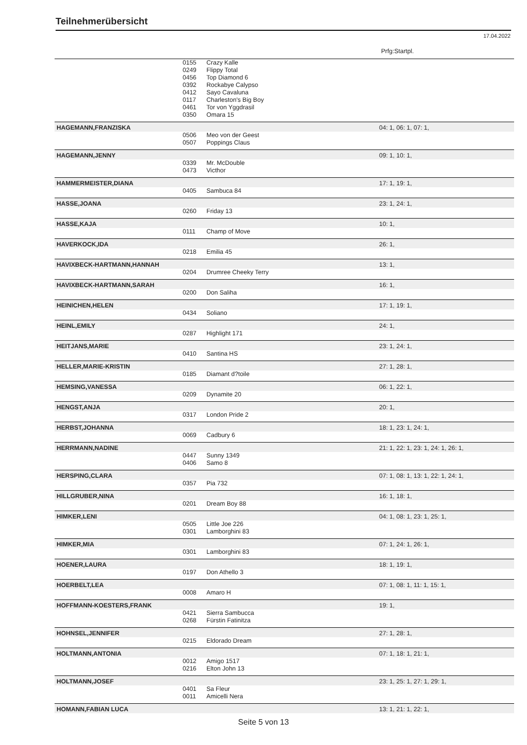Teilnehmerübersicht
17.04.2022
Prfg:Startpl.
| | 0155 | Crazy Kalle | |
| | 0249 | Flippy Total | |
| | 0456 | Top Diamond 6 | |
| | 0392 | Rockabye Calypso | |
| | 0412 | Sayo Cavaluna | |
| | 0117 | Charleston's Big Boy | |
| | 0461 | Tor von Yggdrasil | |
| | 0350 | Omara 15 | |
| HAGEMANN,FRANZISKA | | | 04: 1, 06: 1, 07: 1, |
| | 0506 | Meo von der Geest | |
| | 0507 | Poppings Claus | |
| HAGEMANN,JENNY | | | 09: 1, 10: 1, |
| | 0339 | Mr. McDouble | |
| | 0473 | Victhor | |
| HAMMERMEISTER,DIANA | | | 17: 1, 19: 1, |
| | 0405 | Sambuca 84 | |
| HASSE,JOANA | | | 23: 1, 24: 1, |
| | 0260 | Friday 13 | |
| HASSE,KAJA | | | 10: 1, |
| | 0111 | Champ of Move | |
| HAVERKOCK,IDA | | | 26: 1, |
| | 0218 | Emilia 45 | |
| HAVIXBECK-HARTMANN,HANNAH | | | 13: 1, |
| | 0204 | Drumree Cheeky Terry | |
| HAVIXBECK-HARTMANN,SARAH | | | 16: 1, |
| | 0200 | Don Saliha | |
| HEINICHEN,HELEN | | | 17: 1, 19: 1, |
| | 0434 | Soliano | |
| HEINL,EMILY | | | 24: 1, |
| | 0287 | Highlight 171 | |
| HEITJANS,MARIE | | | 23: 1, 24: 1, |
| | 0410 | Santina HS | |
| HELLER,MARIE-KRISTIN | | | 27: 1, 28: 1, |
| | 0185 | Diamant d?toile | |
| HEMSING,VANESSA | | | 06: 1, 22: 1, |
| | 0209 | Dynamite 20 | |
| HENGST,ANJA | | | 20: 1, |
| | 0317 | London Pride 2 | |
| HERBST,JOHANNA | | | 18: 1, 23: 1, 24: 1, |
| | 0069 | Cadbury 6 | |
| HERRMANN,NADINE | | | 21: 1, 22: 1, 23: 1, 24: 1, 26: 1, |
| | 0447 | Sunny 1349 | |
| | 0406 | Samo 8 | |
| HERSPING,CLARA | | | 07: 1, 08: 1, 13: 1, 22: 1, 24: 1, |
| | 0357 | Pia 732 | |
| HILLGRUBER,NINA | | | 16: 1, 18: 1, |
| | 0201 | Dream Boy 88 | |
| HIMKER,LENI | | | 04: 1, 08: 1, 23: 1, 25: 1, |
| | 0505 | Little Joe 226 | |
| | 0301 | Lamborghini 83 | |
| HIMKER,MIA | | | 07: 1, 24: 1, 26: 1, |
| | 0301 | Lamborghini 83 | |
| HOENER,LAURA | | | 18: 1, 19: 1, |
| | 0197 | Don Athello 3 | |
| HOERBELT,LEA | | | 07: 1, 08: 1, 11: 1, 15: 1, |
| | 0008 | Amaro H | |
| HOFFMANN-KOESTERS,FRANK | | | 19: 1, |
| | 0421 | Sierra Sambucca | |
| | 0268 | Fürstin Fatinitza | |
| HOHNSEL,JENNIFER | | | 27: 1, 28: 1, |
| | 0215 | Eldorado Dream | |
| HOLTMANN,ANTONIA | | | 07: 1, 18: 1, 21: 1, |
| | 0012 | Amigo 1517 | |
| | 0216 | Elton John 13 | |
| HOLTMANN,JOSEF | | | 23: 1, 25: 1, 27: 1, 29: 1, |
| | 0401 | Sa Fleur | |
| | 0011 | Amicelli Nera | |
| HOMANN,FABIAN LUCA | | | 13: 1, 21: 1, 22: 1, |
Seite 5 von 13